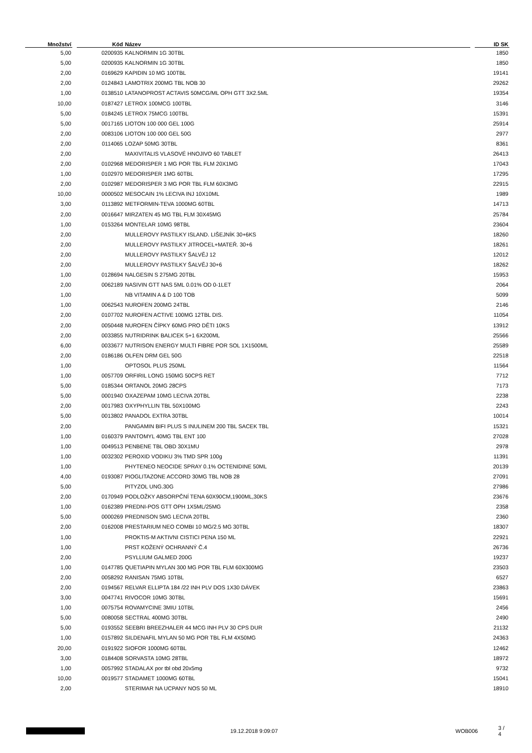| Množství | | Kód | Název | | ID SK |
| --- | --- | --- | --- | --- | --- |
| 5,00 | | 0200935 | KALNORMIN 1G 30TBL | | 1850 |
| 5,00 | | 0200935 | KALNORMIN 1G 30TBL | | 1850 |
| 2,00 | | 0169629 | KAPIDIN 10 MG 100TBL | | 19141 |
| 2,00 | | 0124843 | LAMOTRIX 200MG TBL NOB 30 | | 29262 |
| 1,00 | | 0138510 | LATANOPROST ACTAVIS 50MCG/ML OPH GTT 3X2.5ML | | 19354 |
| 10,00 | | 0187427 | LETROX 100MCG 100TBL | | 3146 |
| 5,00 | | 0184245 | LETROX 75MCG 100TBL | | 15391 |
| 5,00 | | 0017165 | LIOTON 100 000 GEL 100G | | 25914 |
| 2,00 | | 0083106 | LIOTON 100 000 GEL 50G | | 2977 |
| 2,00 | | 0114065 | LOZAP 50MG 30TBL | | 8361 |
| 2,00 | | | MAXIVITALIS VLASOVÉ HNOJIVO 60 TABLET | | 26413 |
| 2,00 | | 0102968 | MEDORISPER 1 MG POR TBL FLM 20X1MG | | 17043 |
| 1,00 | | 0102970 | MEDORISPER 1MG 60TBL | | 17295 |
| 2,00 | | 0102987 | MEDORISPER 3 MG POR TBL FLM 60X3MG | | 22915 |
| 10,00 | | 0000502 | MESOCAIN 1% LECIVA INJ 10X10ML | | 1989 |
| 3,00 | | 0113892 | METFORMIN-TEVA 1000MG 60TBL | | 14713 |
| 2,00 | | 0016647 | MIRZATEN 45 MG TBL FLM 30X45MG | | 25784 |
| 1,00 | | 0153264 | MONTELAR 10MG 98TBL | | 23604 |
| 2,00 | | | MULLEROVY PASTILKY ISLAND. LIŠEJNÍK 30+6KS | | 18260 |
| 2,00 | | | MULLEROVY PASTILKY JITROCEL+MATEŘ. 30+6 | | 18261 |
| 2,00 | | | MULLEROVY PASTILKY ŠALVĚJ 12 | | 12012 |
| 2,00 | | | MULLEROVY PASTILKY ŠALVĚJ 30+6 | | 18262 |
| 1,00 | | 0128694 | NALGESIN S 275MG 20TBL | | 15953 |
| 2,00 | | 0062189 | NASIVIN GTT NAS 5ML 0.01% OD 0-1LET | | 2064 |
| 1,00 | | | NB VITAMIN A & D 100 TOB | | 5099 |
| 1,00 | | 0062543 | NUROFEN 200MG 24TBL | | 2146 |
| 2,00 | | 0107702 | NUROFEN ACTIVE 100MG 12TBL DIS. | | 11054 |
| 2,00 | | 0050448 | NUROFEN ČÍPKY 60MG PRO DĚTI 10KS | | 13912 |
| 2,00 | | 0033855 | NUTRIDRINK BALICEK 5+1 6X200ML | | 25566 |
| 6,00 | | 0033677 | NUTRISON ENERGY MULTI FIBRE POR SOL 1X1500ML | | 25589 |
| 2,00 | | 0186186 | OLFEN DRM GEL 50G | | 22518 |
| 1,00 | | | OPTOSOL PLUS 250ML | | 11564 |
| 1,00 | | 0057709 | ORFIRIL LONG 150MG 50CPS RET | | 7712 |
| 5,00 | | 0185344 | ORTANOL 20MG 28CPS | | 7173 |
| 5,00 | | 0001940 | OXAZEPAM 10MG LECIVA 20TBL | | 2238 |
| 2,00 | | 0017983 | OXYPHYLLIN TBL 50X100MG | | 2243 |
| 5,00 | | 0013802 | PANADOL EXTRA 30TBL | | 10014 |
| 2,00 | | | PANGAMIN BIFI PLUS S INULINEM 200 TBL SACEK TBL | | 15321 |
| 1,00 | | 0160379 | PANTOMYL 40MG TBL ENT 100 | | 27028 |
| 1,00 | | 0049513 | PENBENE TBL OBD 30X1MU | | 2978 |
| 1,00 | | 0032302 | PEROXID VODIKU 3% TMD SPR 100g | | 11391 |
| 1,00 | | | PHYTENEO NEOCIDE SPRAY 0.1% OCTENIDINE 50ML | | 20139 |
| 4,00 | | 0193087 | PIOGLITAZONE ACCORD 30MG TBL NOB 28 | | 27091 |
| 5,00 | | | PITYZOL UNG.30G | | 27986 |
| 2,00 | | 0170949 | PODLOŽKY ABSORPČNÍ TENA 60X90CM,1900ML,30KS | | 23676 |
| 1,00 | | 0162389 | PREDNI-POS GTT OPH 1X5ML/25MG | | 2358 |
| 5,00 | | 0000269 | PREDNISON 5MG LECIVA 20TBL | | 2360 |
| 2,00 | | 0162008 | PRESTARIUM NEO COMBI 10 MG/2.5 MG 30TBL | | 18307 |
| 1,00 | | | PROKTIS-M AKTIVNI CISTICI PENA 150 ML | | 22921 |
| 1,00 | | | PRST KOŽENÝ OCHRANNÝ Č.4 | | 26736 |
| 2,00 | | | PSYLLIUM GALMED 200G | | 19237 |
| 1,00 | | 0147785 | QUETIAPIN MYLAN 300 MG POR TBL FLM 60X300MG | | 23503 |
| 2,00 | | 0058292 | RANISAN 75MG 10TBL | | 6527 |
| 2,00 | | 0194567 | RELVAR ELLIPTA 184 /22 INH PLV DOS 1X30 DÁVEK | | 23863 |
| 3,00 | | 0047741 | RIVOCOR 10MG 30TBL | | 15691 |
| 1,00 | | 0075754 | ROVAMYCINE 3MIU 10TBL | | 2456 |
| 5,00 | | 0080058 | SECTRAL 400MG 30TBL | | 2490 |
| 5,00 | | 0193552 | SEEBRI BREEZHALER 44 MCG INH PLV 30 CPS DUR | | 21132 |
| 1,00 | | 0157892 | SILDENAFIL MYLAN 50 MG POR TBL FLM 4X50MG | | 24363 |
| 20,00 | | 0191922 | SIOFOR 1000MG 60TBL | | 12462 |
| 3,00 | | 0184408 | SORVASTA 10MG 28TBL | | 18972 |
| 1,00 | | 0057992 | STADALAX por tbl obd 20x5mg | | 9732 |
| 10,00 | | 0019577 | STADAMET 1000MG 60TBL | | 15041 |
| 2,00 | | | STERIMAR NA UCPANY NOS 50 ML | | 18910 |
19.12.2018 9:09:07 WOB006 3 / 4